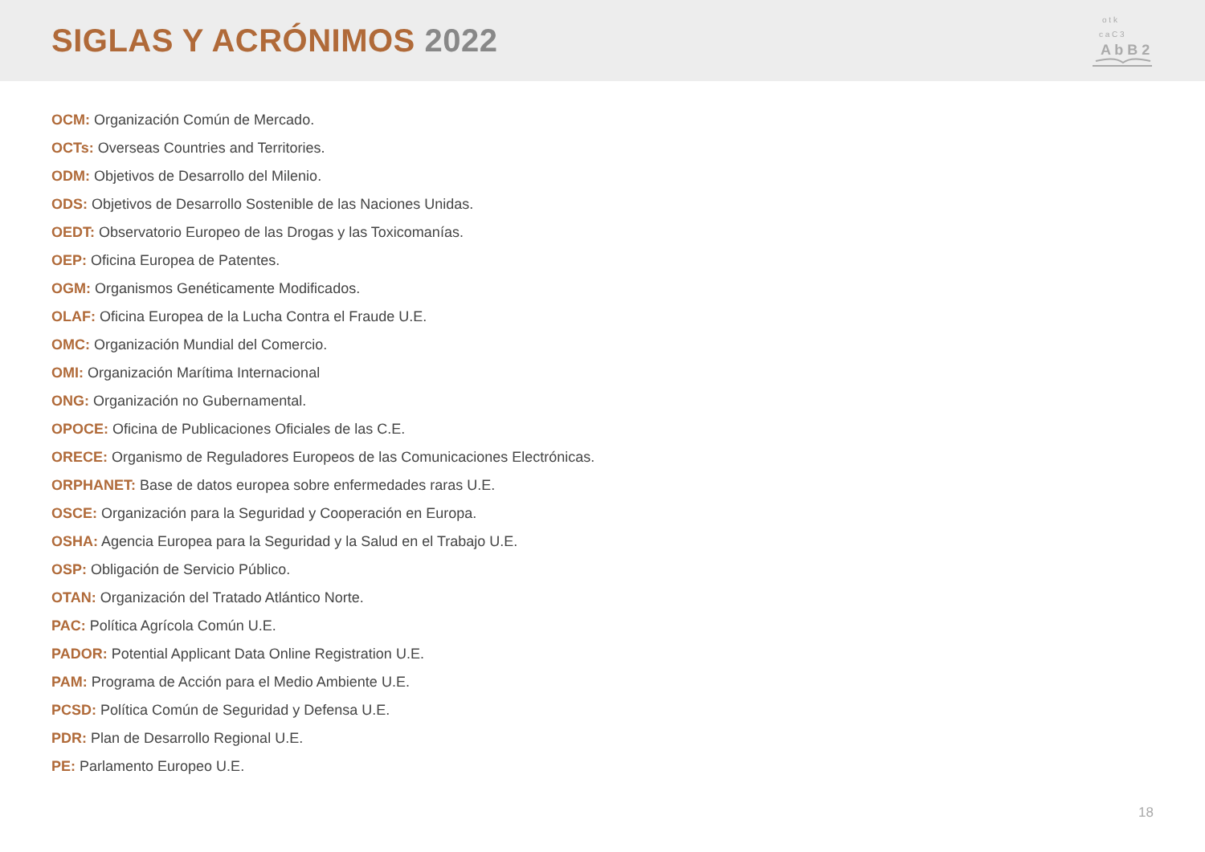SIGLAS Y ACRÓNIMOS 2022
o t k
c a C 3
A b B 2
OCM: Organización Común de Mercado.
OCTs: Overseas Countries and Territories.
ODM: Objetivos de Desarrollo del Milenio.
ODS: Objetivos de Desarrollo Sostenible de las Naciones Unidas.
OEDT: Observatorio Europeo de las Drogas y las Toxicomanías.
OEP: Oficina Europea de Patentes.
OGM: Organismos Genéticamente Modificados.
OLAF: Oficina Europea de la Lucha Contra el Fraude U.E.
OMC: Organización Mundial del Comercio.
OMI: Organización Marítima Internacional
ONG: Organización no Gubernamental.
OPOCE: Oficina de Publicaciones Oficiales de las C.E.
ORECE: Organismo de Reguladores Europeos de las Comunicaciones Electrónicas.
ORPHANET: Base de datos europea sobre enfermedades raras U.E.
OSCE: Organización para la Seguridad y Cooperación en Europa.
OSHA: Agencia Europea para la Seguridad y la Salud en el Trabajo U.E.
OSP: Obligación de Servicio Público.
OTAN: Organización del Tratado Atlántico Norte.
PAC: Política Agrícola Común U.E.
PADOR: Potential Applicant Data Online Registration U.E.
PAM: Programa de Acción para el Medio Ambiente U.E.
PCSD: Política Común de Seguridad y Defensa U.E.
PDR: Plan de Desarrollo Regional U.E.
PE: Parlamento Europeo U.E.
18